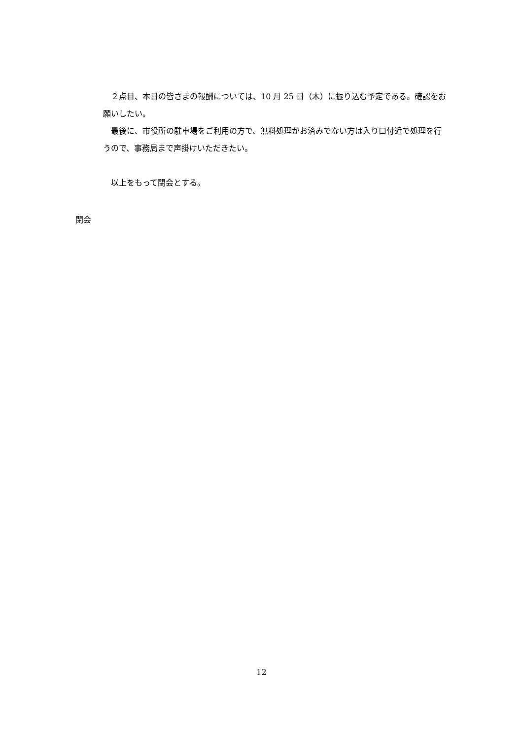２点目、本日の皆さまの報酬については、10 月 25 日（木）に振り込む予定である。確認をお願いしたい。
　最後に、市役所の駐車場をご利用の方で、無料処理がお済みでない方は入り口付近で処理を行うので、事務局まで声掛けいただきたい。
　以上をもって閉会とする。
閉会
12